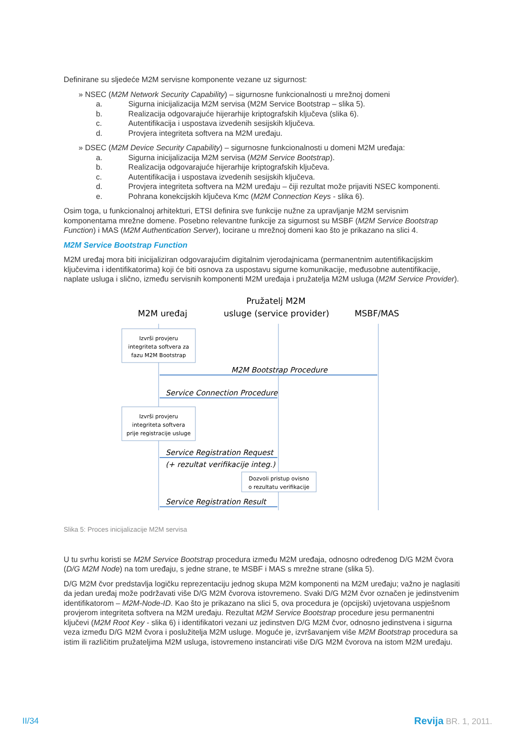Definirane su sljedeće M2M servisne komponente vezane uz sigurnost:
» NSEC (M2M Network Security Capability) – sigurnosne funkcionalnosti u mrežnoj domeni
a. Sigurna inicijalizacija M2M servisa (M2M Service Bootstrap – slika 5).
b. Realizacija odgovarajuće hijerarhije kriptografskih ključeva (slika 6).
c. Autentifikacija i uspostava izvedenih sesijskih ključeva.
d. Provjera integriteta softvera na M2M uređaju.
» DSEC (M2M Device Security Capability) – sigurnosne funkcionalnosti u domeni M2M uređaja:
a. Sigurna inicijalizacija M2M servisa (M2M Service Bootstrap).
b. Realizacija odgovarajuće hijerarhije kriptografskih ključeva.
c. Autentifikacija i uspostava izvedenih sesijskih ključeva.
d. Provjera integriteta softvera na M2M uređaju – čiji rezultat može prijaviti NSEC komponenti.
e. Pohrana konekcijskih ključeva Kmc (M2M Connection Keys - slika 6).
Osim toga, u funkcionalnoj arhitekturi, ETSI definira sve funkcije nužne za upravljanje M2M servisnim komponentama mrežne domene. Posebno relevantne funkcije za sigurnost su MSBF (M2M Service Bootstrap Function) i MAS (M2M Authentication Server), locirane u mrežnoj domeni kao što je prikazano na slici 4.
M2M Service Bootstrap Function
M2M uređaj mora biti inicijaliziran odgovarajućim digitalnim vjerodajnicama (permanentnim autentifikacijskim ključevima i identifikatorima) koji će biti osnova za uspostavu sigurne komunikacije, međusobne autentifikacije, naplate usluga i slično, između servisnih komponenti M2M uređaja i pružatelja M2M usluga (M2M Service Provider).
Pružatelj M2M
M2M uređaj
usluge (service provider)
MSBF/MAS
Izvrši provjeru
integriteta softvera za
fazu M2M Bootstrap
Izvrši provjeru
integriteta softvera
prije registracije usluge
Dozvoli pristup ovisno
o rezultatu verifikacije
M2M Bootstrap Procedure
Service Connection Procedure
Service Registration Request
(+ rezultat verifikacije integ.)
Service Registration Result
Slika 5: Proces inicijalizacije M2M servisa
U tu svrhu koristi se M2M Service Bootstrap procedura između M2M uređaja, odnosno određenog D/G M2M čvora (D/G M2M Node) na tom uređaju, s jedne strane, te MSBF i MAS s mrežne strane (slika 5).
D/G M2M čvor predstavlja logičku reprezentaciju jednog skupa M2M komponenti na M2M uređaju; važno je naglasiti da jedan uređaj može podržavati više D/G M2M čvorova istovremeno. Svaki D/G M2M čvor označen je jedinstvenim identifikatorom – M2M-Node-ID. Kao što je prikazano na slici 5, ova procedura je (opcijski) uvjetovana uspješnom provjerom integriteta softvera na M2M uređaju. Rezultat M2M Service Bootstrap procedure jesu permanentni ključevi (M2M Root Key - slika 6) i identifikatori vezani uz jedinstven D/G M2M čvor, odnosno jedinstvena i sigurna veza između D/G M2M čvora i poslužitelja M2M usluge. Moguće je, izvršavanjem više M2M Bootstrap procedura sa istim ili različitim pružateljima M2M usluga, istovremeno instancirati više D/G M2M čvorova na istom M2M uređaju.
II/34 Revija BR. 1, 2011.